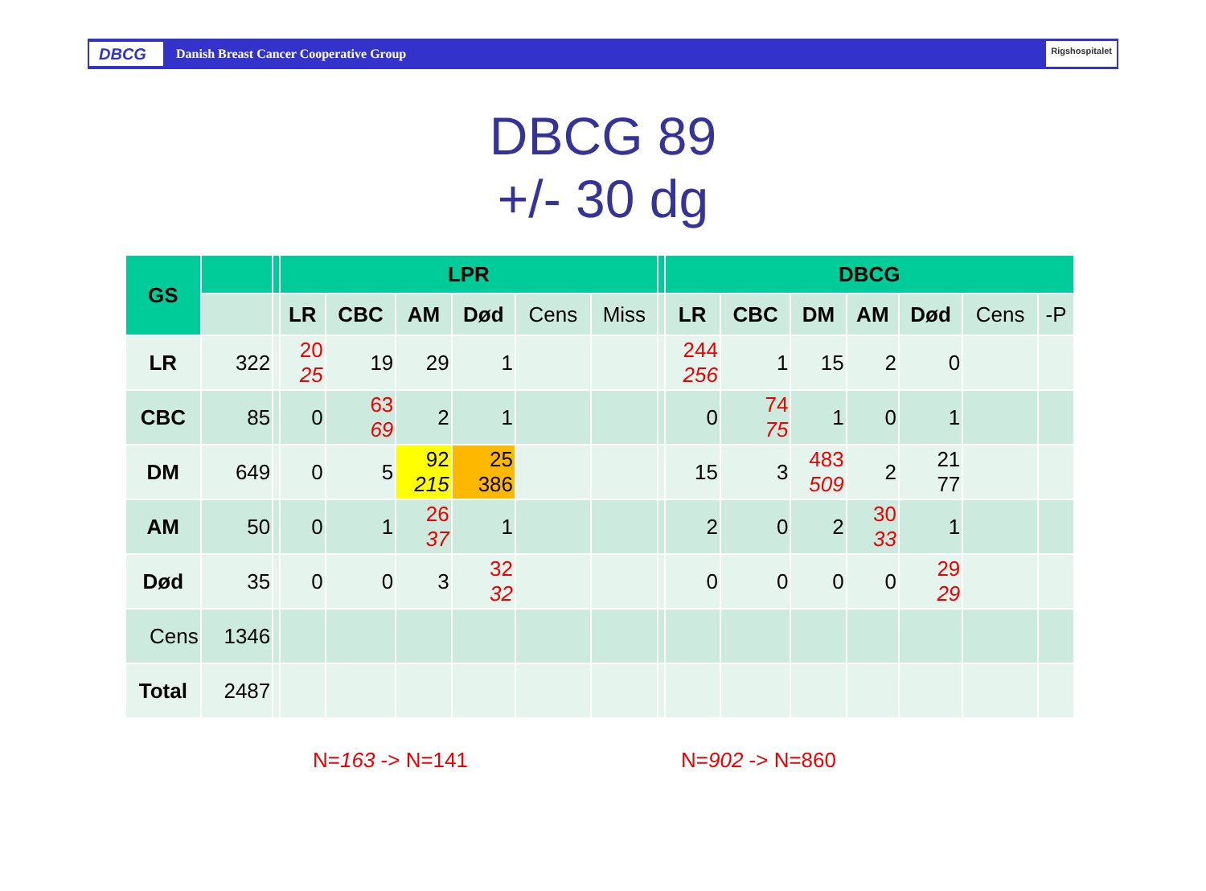DBCG
Danish Breast Cancer Cooperative Group
Rigshospitalet
DBCG 89
+/- 30 dg
| GS | | | LPR | | | | | | | DBCG | | | | | | |
| --- | --- | --- | --- | --- | --- | --- | --- | --- | --- | --- | --- | --- | --- | --- | --- | --- |
| | | | LR | CBC | AM | Død | Cens | Miss | | LR | CBC | DM | AM | Død | Cens | -P |
| LR | 322 | | 20 25 | 19 | 29 | 1 | | | | 244 256 | 1 | 15 | 2 | 0 | | |
| CBC | 85 | | 0 | 63 69 | 2 | 1 | | | | 0 | 74 75 | 1 | 0 | 1 | | |
| DM | 649 | | 0 | 5 | 92 215 | 25 386 | | | | 15 | 3 | 483 509 | 2 | 21 77 | | |
| AM | 50 | | 0 | 1 | 26 37 | 1 | | | | 2 | 0 | 2 | 30 33 | 1 | | |
| Død | 35 | | 0 | 0 | 3 | 32 32 | | | | 0 | 0 | 0 | 0 | 29 29 | | |
| Cens | 1346 | | | | | | | | | | | | | | | |
| Total | 2487 | | | | | | | | | | | | | | | |
N=163 -> N=141 N=902 -> N=860